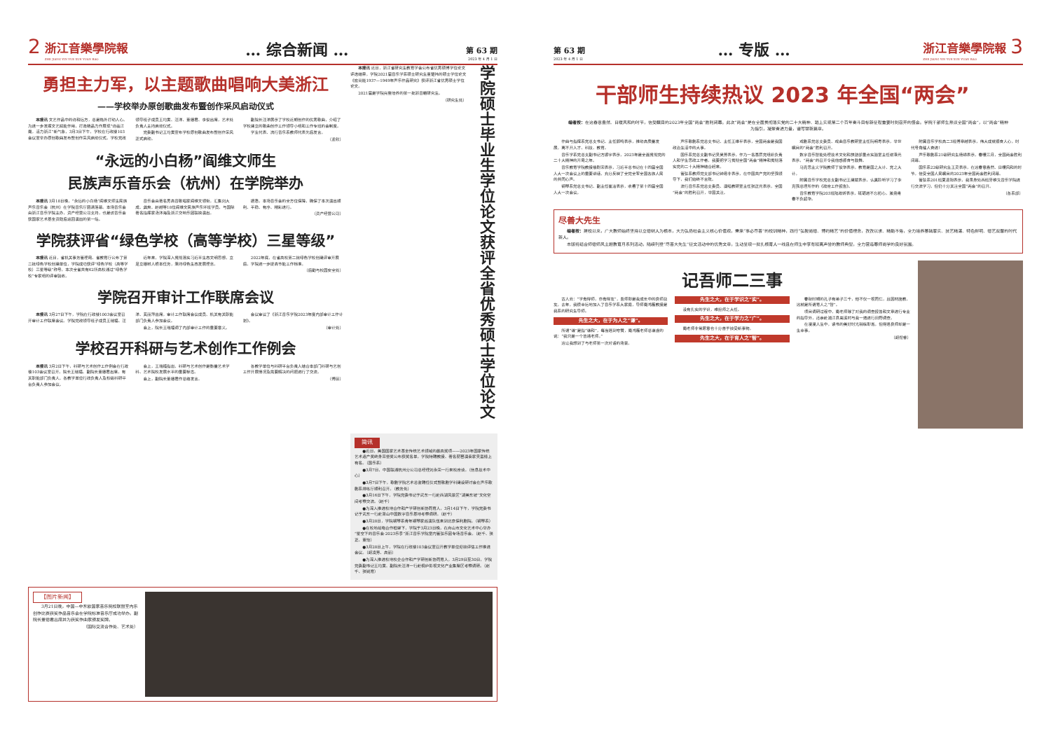2 浙江音樂學院報
ZHE JIANG YIN YUE XUE YUAN BAO
… 综合新闻 …
第 63 期
2023 年 4 月 1 日
勇担主力军，以主题歌曲唱响大美浙江
——学校举办原创歌曲发布暨创作采风启动仪式
本报讯 文艺作品中的诗和远方，总是格外打动人心。为进一步发挥文艺赋能作用，打造精品力作展现“诗画江南，活力浙江”新气象，3月3日下午，学校在行政楼103会议室举办原创歌曲发布暨创作采风启动仪式。学校党政领导班子成员王均寅、汪洋、董德君、李俊出席，艺术处负责人主持启动仪式。
党委副书记王均寅宣布学校原创歌曲发布暨创作采风正式启动。
副院长汪洋展示了学校近期创作的优秀歌曲，介绍了学校建立的歌曲创作工作领导小组和工作专班的会制度。
学生代表、流行音乐系教师代表先后发言。
（孟欣）
“永远的小白杨”阎维文师生
民族声乐音乐会（杭州）在学院举办
本报讯 3月18日晚，“永远的小白杨”阎维文师生民族声乐音乐会（杭州）在学院音乐厅圆满落幕。本场音乐会由浙江音乐学院主办，资产经营公司支持，也是该音乐会获国家艺术基金资助后巡回演出的第一站。
音乐会由著名男高音歌唱家阎维文领衔，汇集刘大成、龚爽、赵越等18位阎维文民族声乐环班学员，与国际著名指挥家汤沐海及浙江交响乐团联袂演出。
据悉，本场音乐会的全方位保障，确保了本次演出顺利、平稳、有序、精彩进行。
（资产经营公司）
学院获评省“绿色学校（高等学校）三星等级”
本报讯 近日，省机关事务管理局、省教育厅公布了第二批绿色学校创建单位，学院成功获评“绿色学校（高等学校）三星等级”称号。本次全省共有62所高校通过“绿色学校”专家组的评审验收。
近年来，学院深入贯彻落实习近平生态文明思想，立足立德树人根本任务，秉持绿色生态发展理念。
2022年底，在省高校第二批绿色学校创建评审开展后，学院进一步提高节能工作标准。
（后勤与校园安全处）
学院召开审计工作联席会议
本报讯 3月27日下午，学院在行政楼1003会议室召开审计工作联席会议。学院党政领导班子成员王瑞福、汪洋、奚丽萍出席，审计工作联席会议成员、机关有关职能部门负责人参加会议。
会上，院长王瑞福调了内部审计工作的重要意义。
会议审议了《浙江音乐学院2023年度内部审计工作计划》。
（审计处）
学校召开科研与艺术创作工作例会
本报讯 3月2日下午，科研与艺术创作工作例会在行政楼103会议室召开。院长王瑞福、副院长董德君出席，有关职能部门负责人、各教学单位行政负责人及校级科研平台负责人参加会议。
会上，王瑞福指出，科研与艺术创作是衡量艺术学科、艺术院校发展水平的重要标志。
会上，副院长董德君作总结发言。
各教学单位与科研平台负责人结合本部门科研与艺创工作开展情况及需要解决的问题进行了交流。
（傅丽）
本报讯 近日，浙江省研究生教育学会公布省优秀硕博学位论文评选结果，学院2021届音乐学系硕士研究生董楚祎的硕士学位论文《应尚能1937—1949年声乐作品研究》获评浙江省优秀硕士学位论文。
2021届是学院完整培养的第一批浙音籍研究生。
（研究生处）
学院硕士毕业生学位论文获评全省优秀硕士学位论文
简讯
●近日，美国国家艺术基金传统艺术领域的最高奖项——2023年国家传统艺术遗产奖终身荣誉奖公布获奖名单，学院特聘教授、著名琵琶演奏家吴蛮榜上有名。（国乐系）
●3月7日，中国联通杭州分公司总经理刘永荣一行来校座谈。（信息技术中心）
●3月7日下午，歌剧学院艺术总监聘任仪式暨歌剧学科建设研讨会在声乐歌剧系排练厅顺利召开。（教务处）
●3月16日下午，学院党委书记于武东一行赴西湖风景区“湖美东坡”文化空间考察交流。（赵千）
●为深入推进校地合作和产学研创新协同育人，3月14日下午，学院党委书记于武东一行赴萧山中国数字音乐基地考察调研。（赵千）
●3月28日，学院钢琴系青年钢琴家巡演队伍来到北京保利剧院。（钢琴系）
●在校地战略合作框架下，学院于3月23日晚，在舟山市文化艺术中心举办“星空下的音乐会·2023乐季”浙江音乐学院室内管弦乐团专场音乐会。（赵千、张正、董怡）
●3月28日上午，学院在行政楼103会议室召开教学单位迎接评估工作推进会议。（胡凌芳、高丽）
●为深入推进校地校企合作和产学研创新协同育人，3月29日至30日，学院党委副书记王均寅、副院长汪洋一行赴桐庐影视文化产业集聚区考察调研。（赵千、张锐育）
【图片新闻】
3月21日晚，中国—中东欧国家音乐院校联盟室内乐创作比赛获奖作品音乐会在学院标准音乐厅成功举办。副院长董德君出席并为获奖作曲家颁发奖牌。
（国际交流合作处、艺术处）
第 63 期
2023 年 4 月 1 日
… 专版 …
浙江音樂學院報
ZHE JIANG YIN YUE XUE YUAN BAO 3
干部师生持续热议 2023 年全国“两会”
编者按：在这春意盎然、日暖风和的时节，信受瞩目的2023年全国“两会”胜利闭幕。此次“两会”是在全面贯彻落实党的二十大精神、踏上实现第二个百年奋斗目标新征程重要时刻召开的盛会。学院干部师生热议全国“两会”，以“两会”精神为指引，凝聚奋进力量，谱写崭新篇章。
作曲与指挥系党总支书记、主任郭鸣表示，推动高质量发展，离不开人才、科技、教育。
音乐学系党总支副书记方振宇表示，2023年是全面贯彻党的二十大精神的开局之年。
音乐教育学院教授楼尉荣表示，习近平总书记在十四届全国人大一次会议上的重要讲话，充分反映了全党全军全国各族人民的共同心声。
钢琴系党总支书记、副主任崔洁表示，收看了第十四届全国人大一次会议。
声乐歌剧系党总支书记、主任王维平表示，全国两会是我国政治生活中的大事。
国乐系党总支副书记吴昊芳表示，作为一名基层党组织负责人和学生思政工作者，我要把学习贯彻全国“两会”精神和贯彻落实党的二十大精神结合起来。
管弦系教师党支部书记钟易非表示，在中国共产党的坚强领导下，我们始终不言败。
流行音乐系党总支委员、演唱教研室主任张正元表示，全国“两会”的胜利召开，举国关注。
戏剧系党总支委员、戏曲音乐教研室主任阮明寿表示，举世瞩目的“两会”胜利召开。
数字音乐智能处理技术文化和旅游部重点实验室主任谢乘元表示，“两会”的召开令我倍感振奋与鼓舞。
马克思主义学院教师丁俊华表示，教育是国之大计、党之大计。
附属音乐学校党总支副书记王建斌表示，认真聆听学习了李克强总理所作的《政府工作报告》。
音乐教育学院203班陆政昕表示，砥砺进不忘初心，激扬青春不负韶华。
附属音乐学校高二3班傅章越表示，伟大成就振奋人心，时代号角催人奋进！
声乐歌剧系21级研究生杨锦表示，春暖三月，全国两会胜利闭幕。
国乐系22级研究生王灵表示，在这春意盎然、日暖风和的时节，倍受全国人民瞩目的2023年全国两会胜利闭幕。
管弦系201班夏温阳表示，我虽身处西班牙维戈音乐学院进行交流学习，但仍十分关注全国“两会”的召开。
（各系部）
尽善大先生
编者按：建校以来，广大教师始终坚持以立德树人为根本，大力弘扬社会主义核心价值观，秉承“事必尽善”的校训精神，践行“弘毅尚德、博约精艺”的价值理念，孜孜以求、精勤不倦，全力培养基础厚实、技艺精湛、特色鲜明、德艺双馨的时代新人。
本版将结合师德师风主题教育月系列活动，陆续刊登“尽善大先生”征文活动中的优秀文章，生动呈现一批扎根育人一线且在师生中享有较高声誉的教师典型，全力营造尊师尚学的良好氛围。
记吾师二三事
古人云：“学贵得师，亦贵得友”，吾师即是我成长中的良师益友。去年，我很幸运地加入了音乐学系大家庭，导师南鸿雁教授是我系的研究生导师。
先生之大，在于为人之“谦”。
所谓“谦”是指“谦和”，每当遇到夸赞，南鸿雁老师总谦虚的说：“我只是一个普通老师。”
这让我想到了与老师第一次对话的场景。
先生之大，在于学识之“实”。
没有扎实的学识，难担师之大任。
先生之大，在于学力之“广”。
南老师非常愿意也十分善于接受新事物。
先生之大，在于育人之“智”。
春秋时期的孔子有弟子三千，他不仅一视同仁，且因材施教，这就是所谓育人之“智”。
项目调研过程中，南老师除了对我的调查报告和文章进行专业的指导外，还亲赴浦江县嵩溪村与我一道进行田野调查。
在漫漫人生中，读书的美好时光稍纵即逝，但得遇良师却是一生幸事。
（胡煜睿）